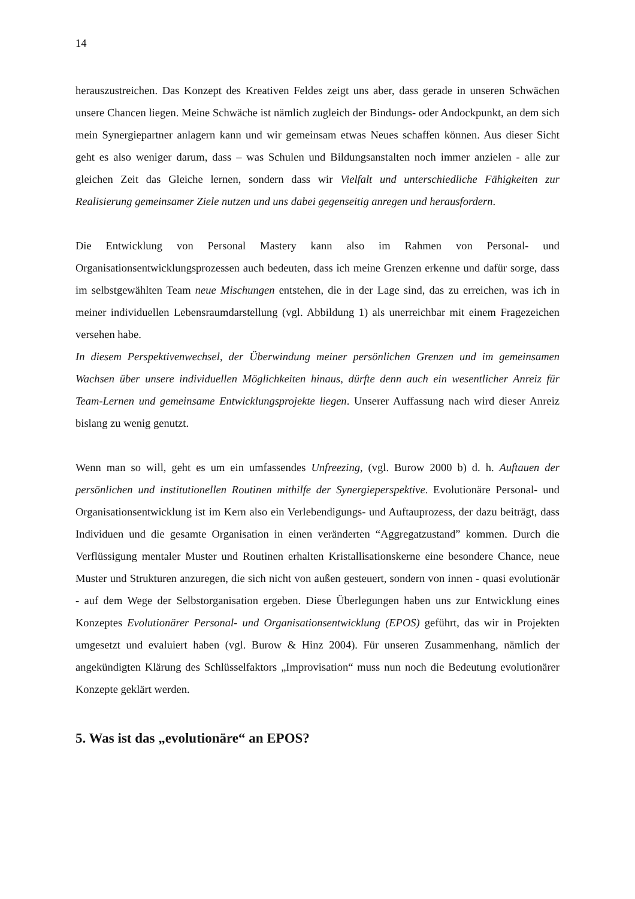14
herauszustreichen. Das Konzept des Kreativen Feldes zeigt uns aber, dass gerade in unseren Schwächen unsere Chancen liegen. Meine Schwäche ist nämlich zugleich der Bindungs- oder Andockpunkt, an dem sich mein Synergiepartner anlagern kann und wir gemeinsam etwas Neues schaffen können. Aus dieser Sicht geht es also weniger darum, dass – was Schulen und Bildungsanstalten noch immer anzielen - alle zur gleichen Zeit das Gleiche lernen, sondern dass wir Vielfalt und unterschiedliche Fähigkeiten zur Realisierung gemeinsamer Ziele nutzen und uns dabei gegenseitig anregen und herausfordern.
Die Entwicklung von Personal Mastery kann also im Rahmen von Personal- und Organisationsentwicklungsprozessen auch bedeuten, dass ich meine Grenzen erkenne und dafür sorge, dass im selbstgewählten Team neue Mischungen entstehen, die in der Lage sind, das zu erreichen, was ich in meiner individuellen Lebensraumdarstellung (vgl. Abbildung 1) als unerreichbar mit einem Fragezeichen versehen habe.
In diesem Perspektivenwechsel, der Überwindung meiner persönlichen Grenzen und im gemeinsamen Wachsen über unsere individuellen Möglichkeiten hinaus, dürfte denn auch ein wesentlicher Anreiz für Team-Lernen und gemeinsame Entwicklungsprojekte liegen. Unserer Auffassung nach wird dieser Anreiz bislang zu wenig genutzt.
Wenn man so will, geht es um ein umfassendes Unfreezing, (vgl. Burow 2000 b) d. h. Auftauen der persönlichen und institutionellen Routinen mithilfe der Synergieperspektive. Evolutionäre Personal- und Organisationsentwicklung ist im Kern also ein Verlebendigungs- und Auftauprozess, der dazu beiträgt, dass Individuen und die gesamte Organisation in einen veränderten “Aggregatzustand” kommen. Durch die Verflüssigung mentaler Muster und Routinen erhalten Kristallisationskerne eine besondere Chance, neue Muster und Strukturen anzuregen, die sich nicht von außen gesteuert, sondern von innen - quasi evolutionär - auf dem Wege der Selbstorganisation ergeben. Diese Überlegungen haben uns zur Entwicklung eines Konzeptes Evolutionärer Personal- und Organisationsentwicklung (EPOS) geführt, das wir in Projekten umgesetzt und evaluiert haben (vgl. Burow & Hinz 2004). Für unseren Zusammenhang, nämlich der angekündigten Klärung des Schlüsselfaktors „Improvisation“ muss nun noch die Bedeutung evolutionärer Konzepte geklärt werden.
5. Was ist das „evolutionäre“ an EPOS?